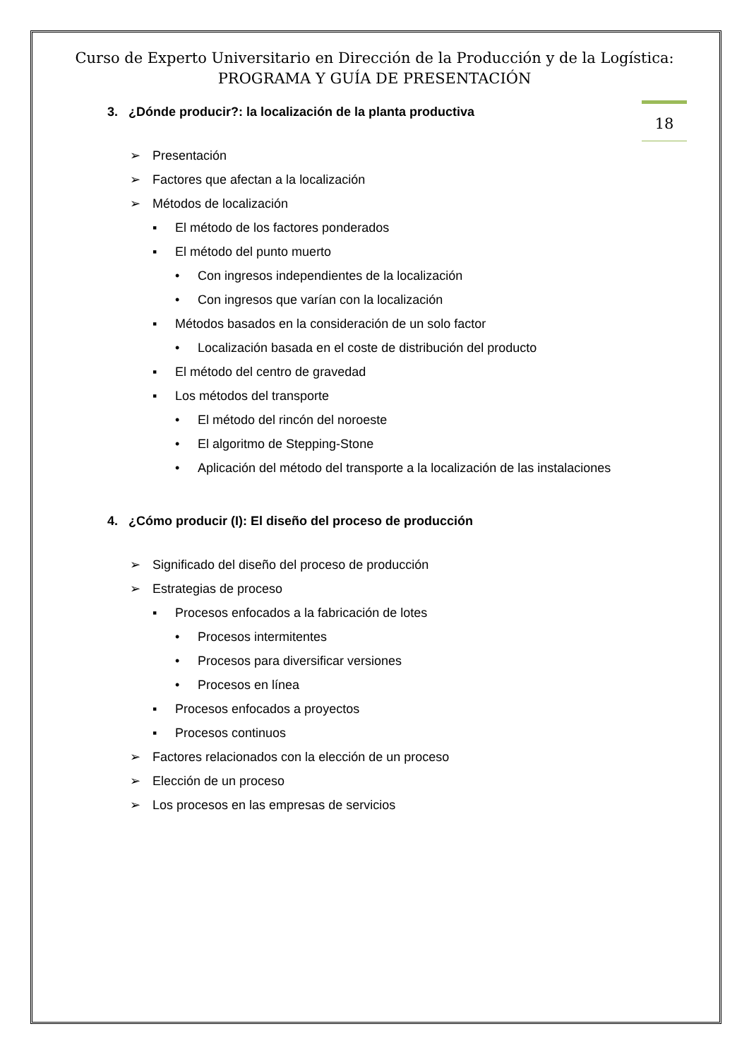Curso de Experto Universitario en Dirección de la Producción y de la Logística: PROGRAMA Y GUÍA DE PRESENTACIÓN
18
3. ¿Dónde producir?: la localización de la planta productiva
➢ Presentación
➢ Factores que afectan a la localización
➢ Métodos de localización
▪ El método de los factores ponderados
▪ El método del punto muerto
• Con ingresos independientes de la localización
• Con ingresos que varían con la localización
▪ Métodos basados en la consideración de un solo factor
• Localización basada en el coste de distribución del producto
▪ El método del centro de gravedad
▪ Los métodos del transporte
• El método del rincón del noroeste
• El algoritmo de Stepping-Stone
• Aplicación del método del transporte a la localización de las instalaciones
4. ¿Cómo producir (I): El diseño del proceso de producción
➢ Significado del diseño del proceso de producción
➢ Estrategias de proceso
▪ Procesos enfocados a la fabricación de lotes
• Procesos intermitentes
• Procesos para diversificar versiones
• Procesos en línea
▪ Procesos enfocados a proyectos
▪ Procesos continuos
➢ Factores relacionados con la elección de un proceso
➢ Elección de un proceso
➢ Los procesos en las empresas de servicios